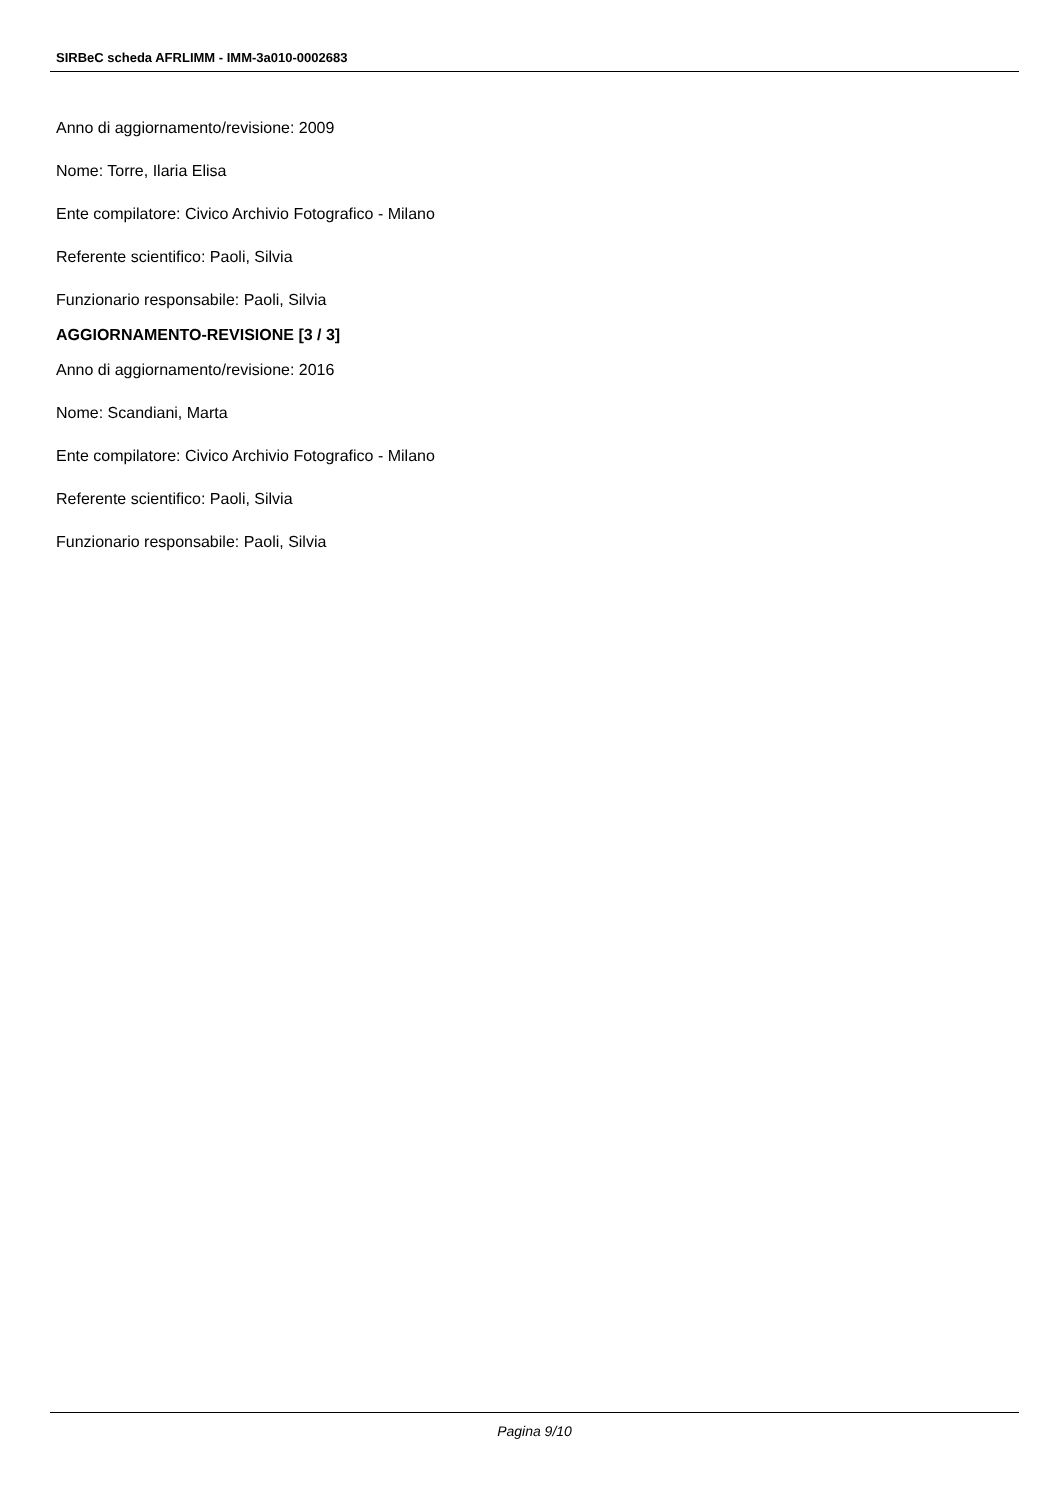SIRBeC scheda AFRLIMM - IMM-3a010-0002683
Anno di aggiornamento/revisione: 2009
Nome: Torre, Ilaria Elisa
Ente compilatore: Civico Archivio Fotografico - Milano
Referente scientifico: Paoli, Silvia
Funzionario responsabile: Paoli, Silvia
AGGIORNAMENTO-REVISIONE [3 / 3]
Anno di aggiornamento/revisione: 2016
Nome: Scandiani, Marta
Ente compilatore: Civico Archivio Fotografico - Milano
Referente scientifico: Paoli, Silvia
Funzionario responsabile: Paoli, Silvia
Pagina 9/10